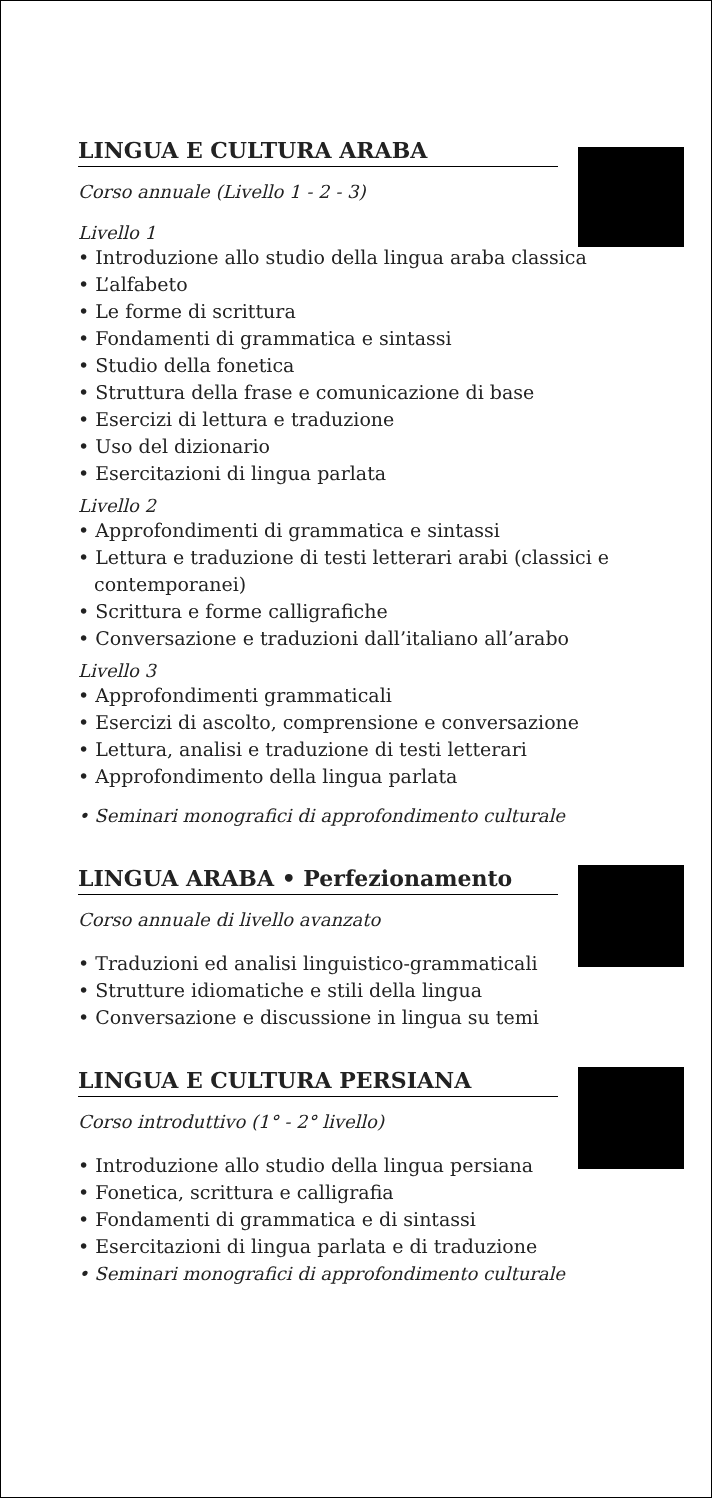LINGUA E CULTURA ARABA
Corso annuale (Livello 1 - 2 - 3)
Livello 1
• Introduzione allo studio della lingua araba classica
• L’alfabeto
• Le forme di scrittura
• Fondamenti di grammatica e sintassi
• Studio della fonetica
• Struttura della frase e comunicazione di base
• Esercizi di lettura e traduzione
• Uso del dizionario
• Esercitazioni di lingua parlata
Livello 2
• Approfondimenti di grammatica e sintassi
• Lettura e traduzione di testi letterari arabi (classici e contemporanei)
• Scrittura e forme calligrafiche
• Conversazione e traduzioni dall’italiano all’arabo
Livello 3
• Approfondimenti grammaticali
• Esercizi di ascolto, comprensione e conversazione
• Lettura, analisi e traduzione di testi letterari
• Approfondimento della lingua parlata
• Seminari monografici di approfondimento culturale
LINGUA ARABA • Perfezionamento
Corso annuale di livello avanzato
• Traduzioni ed analisi linguistico-grammaticali
• Strutture idiomatiche e stili della lingua
• Conversazione e discussione in lingua su temi
LINGUA E CULTURA PERSIANA
Corso introduttivo (1° - 2° livello)
• Introduzione allo studio della lingua persiana
• Fonetica, scrittura e calligrafia
• Fondamenti di grammatica e di sintassi
• Esercitazioni di lingua parlata e di traduzione
• Seminari monografici di approfondimento culturale